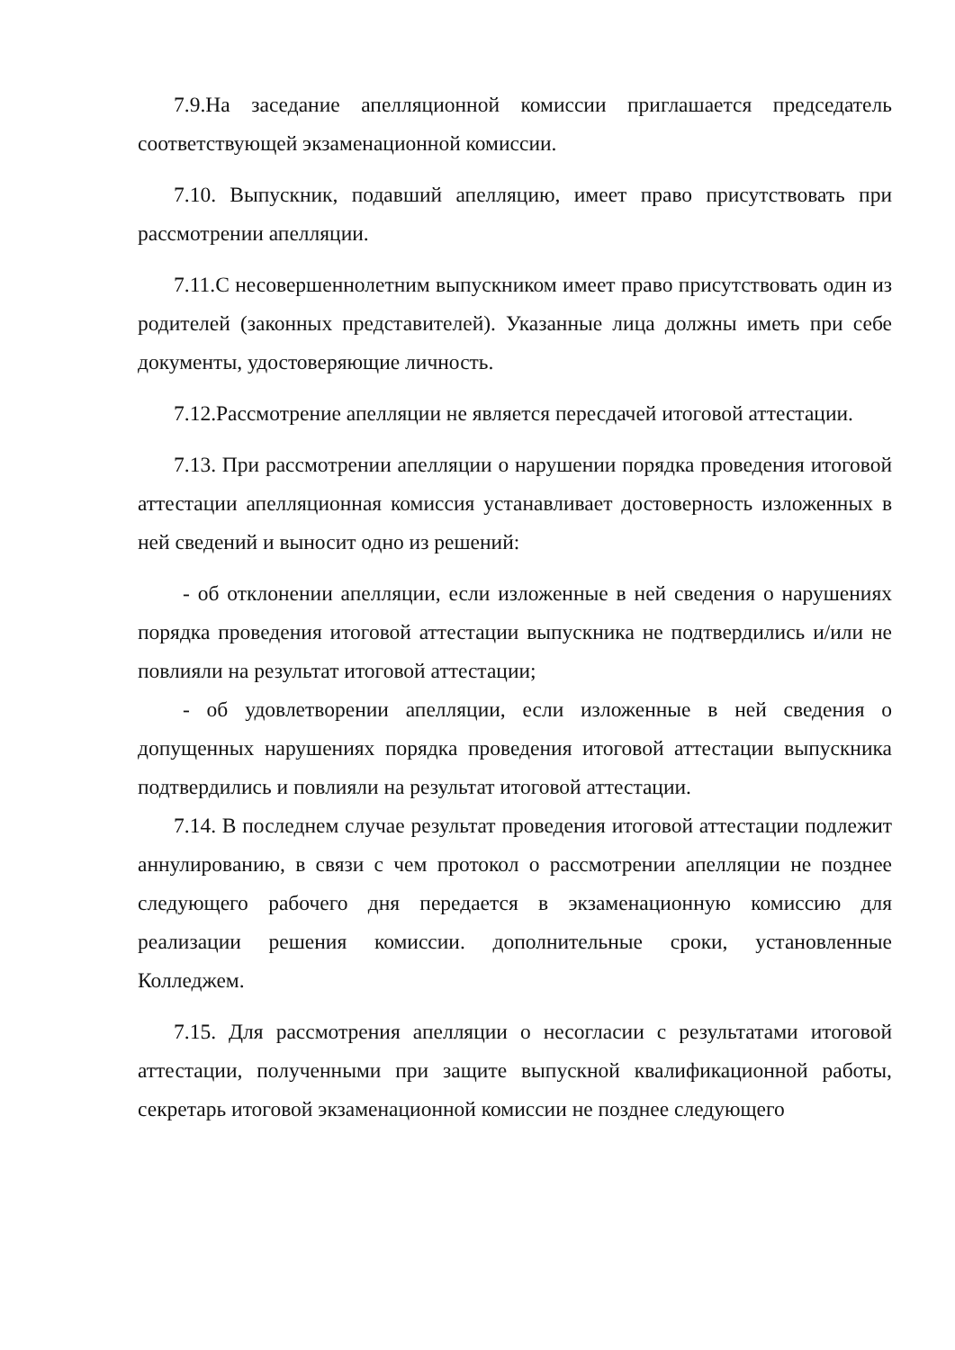7.9.На заседание апелляционной комиссии приглашается председатель соответствующей экзаменационной комиссии.
7.10. Выпускник, подавший апелляцию, имеет право присутствовать при рассмотрении апелляции.
7.11.С несовершеннолетним выпускником имеет право присутствовать один из родителей (законных представителей). Указанные лица должны иметь при себе документы, удостоверяющие личность.
7.12.Рассмотрение апелляции не является пересдачей итоговой аттестации.
7.13. При рассмотрении апелляции о нарушении порядка проведения итоговой аттестации апелляционная комиссия устанавливает достоверность изложенных в ней сведений и выносит одно из решений:
- об отклонении апелляции, если изложенные в ней сведения о нарушениях порядка проведения итоговой аттестации выпускника не подтвердились и/или не повлияли на результат итоговой аттестации;
- об удовлетворении апелляции, если изложенные в ней сведения о допущенных нарушениях порядка проведения итоговой аттестации выпускника подтвердились и повлияли на результат итоговой аттестации.
7.14. В последнем случае результат проведения итоговой аттестации подлежит аннулированию, в связи с чем протокол о рассмотрении апелляции не позднее следующего рабочего дня передается в экзаменационную комиссию для реализации решения комиссии. дополнительные сроки, установленные Колледжем.
7.15. Для рассмотрения апелляции о несогласии с результатами итоговой аттестации, полученными при защите выпускной квалификационной работы, секретарь итоговой экзаменационной комиссии не позднее следующего